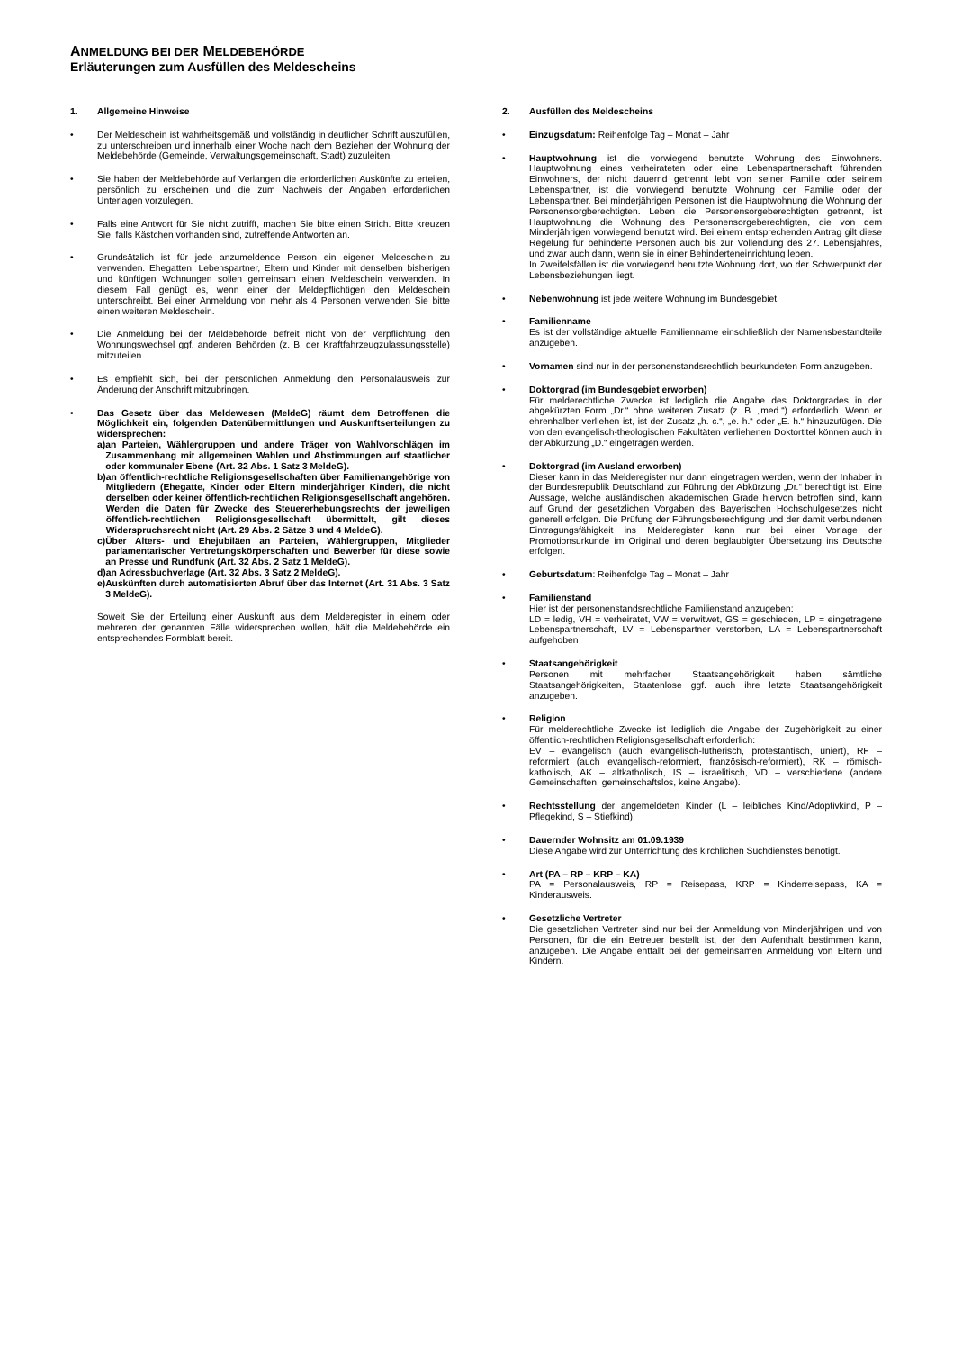ANMELDUNG BEI DER MELDEBEHÖRDE
Erläuterungen zum Ausfüllen des Meldescheins
1. Allgemeine Hinweise
• Der Meldeschein ist wahrheitsgemäß und vollständig in deutlicher Schrift auszufüllen, zu unterschreiben und innerhalb einer Woche nach dem Beziehen der Wohnung der Meldebehörde (Gemeinde, Verwaltungsgemeinschaft, Stadt) zuzuleiten.
• Sie haben der Meldebehörde auf Verlangen die erforderlichen Auskünfte zu erteilen, persönlich zu erscheinen und die zum Nachweis der Angaben erforderlichen Unterlagen vorzulegen.
• Falls eine Antwort für Sie nicht zutrifft, machen Sie bitte einen Strich. Bitte kreuzen Sie, falls Kästchen vorhanden sind, zutreffende Antworten an.
• Grundsätzlich ist für jede anzumeldende Person ein eigener Meldeschein zu verwenden. Ehegatten, Lebenspartner, Eltern und Kinder mit denselben bisherigen und künftigen Wohnungen sollen gemeinsam einen Meldeschein verwenden. In diesem Fall genügt es, wenn einer der Meldepflichtigen den Meldeschein unterschreibt. Bei einer Anmeldung von mehr als 4 Personen verwenden Sie bitte einen weiteren Meldeschein.
• Die Anmeldung bei der Meldebehörde befreit nicht von der Verpflichtung, den Wohnungswechsel ggf. anderen Behörden (z. B. der Kraftfahrzeugzulassungsstelle) mitzuteilen.
• Es empfiehlt sich, bei der persönlichen Anmeldung den Personalausweis zur Änderung der Anschrift mitzubringen.
• Das Gesetz über das Meldewesen (MeldeG) räumt dem Betroffenen die Möglichkeit ein, folgenden Datenübermittlungen und Auskunftserteilungen zu widersprechen:
a) an Parteien, Wählergruppen und andere Träger von Wahlvorschlägen im Zusammenhang mit allgemeinen Wahlen und Abstimmungen auf staatlicher oder kommunaler Ebene (Art. 32 Abs. 1 Satz 3 MeldeG).
b) an öffentlich-rechtliche Religionsgesellschaften über Familienangehörige von Mitgliedern (Ehegatte, Kinder oder Eltern minderjähriger Kinder), die nicht derselben oder keiner öffentlich-rechtlichen Religionsgesellschaft angehören. Werden die Daten für Zwecke des Steuererhebungsrechts der jeweiligen öffentlich-rechtlichen Religionsgesellschaft übermittelt, gilt dieses Widerspruchsrecht nicht (Art. 29 Abs. 2 Sätze 3 und 4 MeldeG).
c) Über Alters- und Ehejubiläen an Parteien, Wählergruppen, Mitglieder parlamentarischer Vertretungskörperschaften und Bewerber für diese sowie an Presse und Rundfunk (Art. 32 Abs. 2 Satz 1 MeldeG).
d) an Adressbuchverlage (Art. 32 Abs. 3 Satz 2 MeldeG).
e) Auskünften durch automatisierten Abruf über das Internet (Art. 31 Abs. 3 Satz 3 MeldeG).
Soweit Sie der Erteilung einer Auskunft aus dem Melderegister in einem oder mehreren der genannten Fälle widersprechen wollen, hält die Meldebehörde ein entsprechendes Formblatt bereit.
2. Ausfüllen des Meldescheins
• Einzugsdatum: Reihenfolge Tag – Monat – Jahr
• Hauptwohnung ist die vorwiegend benutzte Wohnung des Einwohners. Hauptwohnung eines verheirateten oder eine Lebenspartnerschaft führenden Einwohners, der nicht dauernd getrennt lebt von seiner Familie oder seinem Lebenspartner, ist die vorwiegend benutzte Wohnung der Familie oder der Lebenspartner. Bei minderjährigen Personen ist die Hauptwohnung die Wohnung der Personensorgberechtigten. Leben die Personensorgeberechtigten getrennt, ist Hauptwohnung die Wohnung des Personensorgeberechtigten, die von dem Minderjährigen vorwiegend benutzt wird. Bei einem entsprechenden Antrag gilt diese Regelung für behinderte Personen auch bis zur Vollendung des 27. Lebensjahres, und zwar auch dann, wenn sie in einer Behinderteneinrichtung leben.
In Zweifelsfällen ist die vorwiegend benutzte Wohnung dort, wo der Schwerpunkt der Lebensbeziehungen liegt.
• Nebenwohnung ist jede weitere Wohnung im Bundesgebiet.
• Familienname
Es ist der vollständige aktuelle Familienname einschließlich der Namensbestandteile anzugeben.
• Vornamen sind nur in der personenstandsrechtlich beurkundeten Form anzugeben.
• Doktorgrad (im Bundesgebiet erworben)
Für melderechtliche Zwecke ist lediglich die Angabe des Doktorgrades in der abgekürzten Form „Dr.“ ohne weiteren Zusatz (z. B. „med.“) erforderlich. Wenn er ehrenhalber verliehen ist, ist der Zusatz „h. c.“, „e. h.“ oder „E. h.“ hinzuzufügen. Die von den evangelisch-theologischen Fakultäten verliehenen Doktortitel können auch in der Abkürzung „D.“ eingetragen werden.
• Doktorgrad (im Ausland erworben)
Dieser kann in das Melderegister nur dann eingetragen werden, wenn der Inhaber in der Bundesrepublik Deutschland zur Führung der Abkürzung „Dr.“ berechtigt ist. Eine Aussage, welche ausländischen akademischen Grade hiervon betroffen sind, kann auf Grund der gesetzlichen Vorgaben des Bayerischen Hochschulgesetzes nicht generell erfolgen. Die Prüfung der Führungsberechtigung und der damit verbundenen Eintragungsfähigkeit ins Melderegister kann nur bei einer Vorlage der Promotionsurkunde im Original und deren beglaubigter Übersetzung ins Deutsche erfolgen.
• Geburtsdatum: Reihenfolge Tag – Monat – Jahr
• Familienstand
Hier ist der personenstandsrechtliche Familienstand anzugeben:
LD = ledig, VH = verheiratet, VW = verwitwet, GS = geschieden, LP = eingetragene Lebenspartnerschaft, LV = Lebenspartner verstorben, LA = Lebenspartnerschaft aufgehoben
• Staatsangehörigkeit
Personen mit mehrfacher Staatsangehörigkeit haben sämtliche Staatsangehörigkeiten, Staatenlose ggf. auch ihre letzte Staatsangehörigkeit anzugeben.
• Religion
Für melderechtliche Zwecke ist lediglich die Angabe der Zugehörigkeit zu einer öffentlich-rechtlichen Religionsgesellschaft erforderlich:
EV – evangelisch (auch evangelisch-lutherisch, protestantisch, uniert), RF – reformiert (auch evangelisch-reformiert, französisch-reformiert), RK – römisch-katholisch, AK – altkatholisch, IS – israelitisch, VD – verschiedene (andere Gemeinschaften, gemeinschaftslos, keine Angabe).
• Rechtsstellung der angemeldeten Kinder (L – leibliches Kind/Adoptivkind, P – Pflegekind, S – Stiefkind).
• Dauernder Wohnsitz am 01.09.1939
Diese Angabe wird zur Unterrichtung des kirchlichen Suchdienstes benötigt.
• Art (PA – RP – KRP – KA)
PA = Personalausweis, RP = Reisepass, KRP = Kinderreisepass, KA = Kinderausweis.
• Gesetzliche Vertreter
Die gesetzlichen Vertreter sind nur bei der Anmeldung von Minderjährigen und von Personen, für die ein Betreuer bestellt ist, der den Aufenthalt bestimmen kann, anzugeben. Die Angabe entfällt bei der gemeinsamen Anmeldung von Eltern und Kindern.